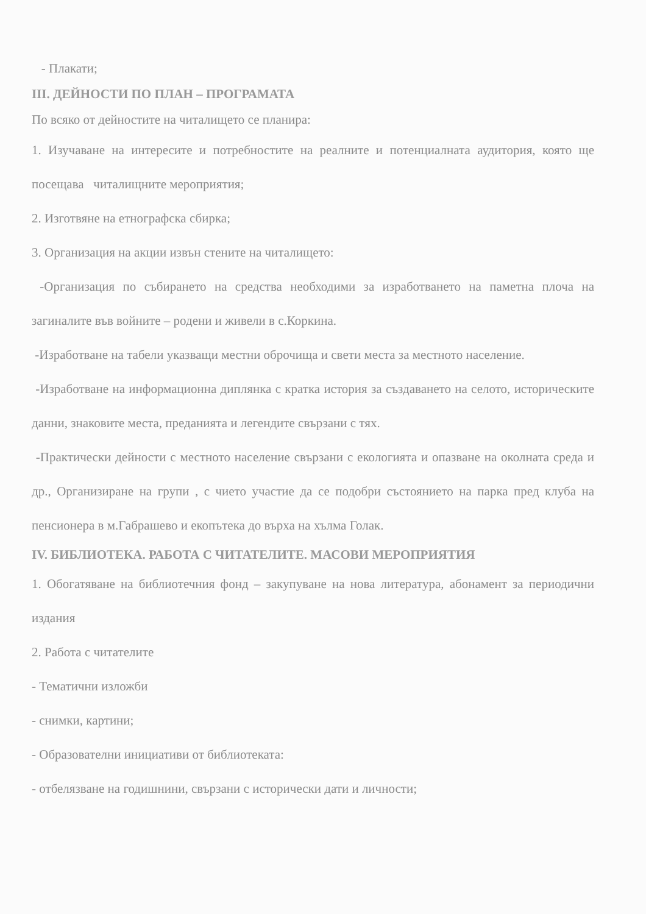- Плакати;
III. ДЕЙНОСТИ ПО ПЛАН – ПРОГРАМАТА
По всяко от дейностите на читалището се планира:
1. Изучаване на интересите и потребностите на реалните и потенциалната аудитория, която ще посещава читалищните мероприятия;
2. Изготвяне на етнографска сбирка;
3. Организация на акции извън стените на читалището:
-Организация по събирането на средства необходими за изработването на паметна плоча на загиналите във войните – родени и живели в с.Коркина.
-Изработване на табели указващи местни оброчища и свети места за местното население.
-Изработване на информационна диплянка с кратка история за създаването на селото, историческите данни, знаковите места, преданията и легендите свързани с тях.
-Практически дейности с местното население свързани с екологията и опазване на околната среда и др., Организиране на групи , с чието участие да се подобри състоянието на парка пред клуба на пенсионера в м.Габрашево и екопътека до върха на хълма Голак.
IV. БИБЛИОТЕКА. РАБОТА С ЧИТАТЕЛИТЕ. МАСОВИ МЕРОПРИЯТИЯ
1. Обогатяване на библиотечния фонд – закупуване на нова литература, абонамент за периодични издания
2. Работа с читателите
- Тематични изложби
- снимки, картини;
- Образователни инициативи от библиотеката:
- отбелязване на годишнини, свързани с исторически дати и личности;